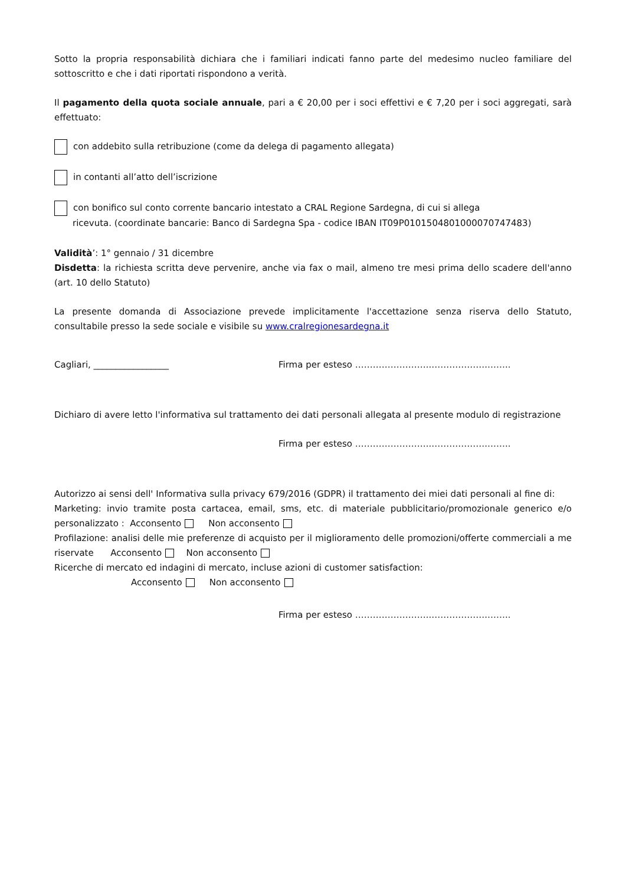Sotto la propria responsabilità dichiara che i familiari indicati fanno parte del medesimo nucleo familiare del sottoscritto e che i dati riportati rispondono a verità.
Il pagamento della quota sociale annuale, pari a € 20,00 per i soci effettivi e € 7,20 per i soci aggregati, sarà effettuato:
con addebito sulla retribuzione (come da delega di pagamento allegata)
in contanti all’atto dell’iscrizione
con bonifico sul conto corrente bancario intestato a CRAL Regione Sardegna, di cui si allega
ricevuta. (coordinate bancarie: Banco di Sardegna Spa - codice IBAN IT09P0101504801000070747483)
Validità’: 1° gennaio / 31 dicembre
Disdetta: la richiesta scritta deve pervenire, anche via fax o mail, almeno tre mesi prima dello scadere dell'anno (art. 10 dello Statuto)
La presente domanda di Associazione prevede implicitamente l'accettazione senza riserva dello Statuto, consultabile presso la sede sociale e visibile su www.cralregionesardegna.it
Cagliari, _________________ Firma per esteso ……………………..……………….……..
Dichiaro di avere letto l'informativa sul trattamento dei dati personali allegata al presente modulo di registrazione
Firma per esteso ……………………..……………….……..
Autorizzo ai sensi dell' Informativa sulla privacy 679/2016 (GDPR) il trattamento dei miei dati personali al fine di:
Marketing: invio tramite posta cartacea, email, sms, etc. di materiale pubblicitario/promozionale generico e/o personalizzato : Acconsento Non acconsento
Profilazione: analisi delle mie preferenze di acquisto per il miglioramento delle promozioni/offerte commerciali a me riservate Acconsento Non acconsento
Ricerche di mercato ed indagini di mercato, incluse azioni di customer satisfaction:
Acconsento Non acconsento
Firma per esteso ……………………..……………….……..